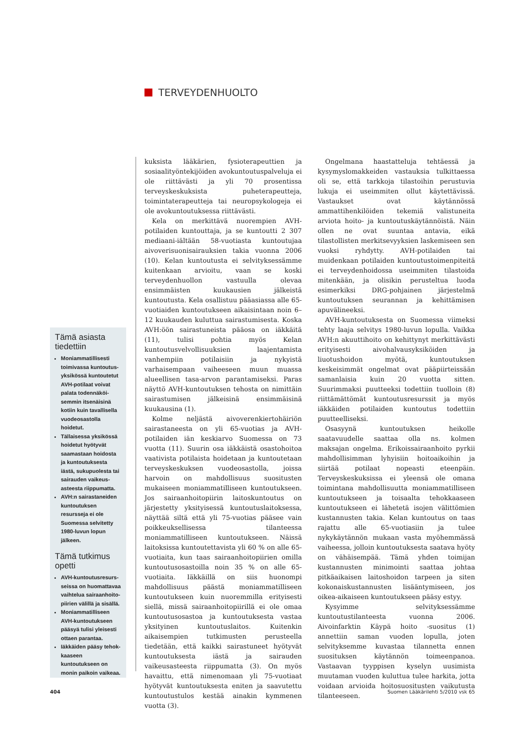TERVEYDENHUOLTO
Tämä asiasta tiedettiin
Moniammatillisesti toimivassa kuntoutus­yksikössä kuntoutetut AVH-potilaat voivat palata todennäköi­semmin itsenäisinä kotiin kuin tavallisella vuodeosastolla hoidetut.
Tällaisessa yksikössä hoidetut hyötyvät saamastaan hoidosta ja kuntoutuksesta iästä, sukupuolesta tai sairauden vaikeus­asteesta riippumatta.
AVH:n sairastaneiden kuntoutuksen resursseja ei ole Suomessa selvitetty 1980-luvun lopun jälkeen.
Tämä tutkimus opetti
AVH-kuntoutusresurs­seissa on huomattavaa vaihtelua sairaanhoito­piirien välillä ja sisällä.
Moniammatilliseen AVH-kuntoutukseen pääsyä tulisi yleisesti ottaen parantaa.
Iäkkäiden pääsy tehok­kaaseen kuntoutukseen on monin paikoin vaikeaa.
kuksista lääkärien, fysioterapeuttien ja sosiaalityöntekijöiden avokuntoutuspalveluja ei ole riittävästi ja yli 70 prosentissa terveyskeskuksista puheterapeutteja, toimintaterapeutteja tai neuropsykologeja ei ole avokuntoutuksessa riittävästi.
Kela on merkittävä nuorempien AVH-potilaiden kuntouttaja, ja se kuntoutti 2 307 mediaani-iältään 58-vuotiasta kuntoutujaa aivoverisuonisairauksien takia vuonna 2006 (10). Kelan kuntoutusta ei selvityksessämme kuitenkaan arvioitu, vaan se koski terveydenhuollon vastuulla olevaa ensimmäisten kuukausien jälkeistä kuntoutusta. Kela osallistuu pääasiassa alle 65-vuotiaiden kuntoutukseen aikaisintaan noin 6–12 kuukauden kuluttua sairastumisesta. Koska AVH:öön sairastuneista pääosa on iäkkäitä (11), tulisi pohtia myös Kelan kuntoutusvelvollisuuksien laajentamista vanhempiin potilaisiin ja nykyistä varhaisempaan vaiheeseen muun muassa alueellisen tasa-arvon parantamiseksi. Paras näyttö AVH-kuntoutuksen tehosta on nimittäin sairastumisen jälkeisinä ensimmäisinä kuukausina (1).
Kolme neljästä aivoverenkiertohäiriön sairastaneesta on yli 65-vuotias ja AVH-potilaiden iän keskiarvo Suomessa on 73 vuotta (11). Suurin osa iäkkäistä osastohoitoa vaativista potilaista hoidetaan ja kuntoutetaan terveyskeskuksen vuodeosastolla, joissa harvoin on mahdollisuus suositusten mukaiseen moniammatilliseen kuntoutukseen. Jos sairaanhoitopiirin laitoskuntoutus on järjestetty yksityisessä kuntoutuslaitoksessa, näyttää siltä että yli 75-vuotias pääsee vain poikkeuksellisessa tilanteessa moniammatilliseen kuntoutukseen. Näissä laitoksissa kuntoutettavista yli 60 % on alle 65-vuotiaita, kun taas sairaanhoitopiirien omilla kuntoutusosastoilla noin 35 % on alle 65-vuotiaita. Iäkkäillä on siis huonompi mahdollisuus päästä moniammatilliseen kuntoutukseen kuin nuoremmilla erityisesti siellä, missä sairaanhoitopiirillä ei ole omaa kuntoutusosastoa ja kuntoutuksesta vastaa yksityinen kuntoutuslaitos. Kuitenkin aikaisempien tutkimusten perusteella tiedetään, että kaikki sairastuneet hyötyvät kuntoutuksesta iästä ja sairauden vaikeusasteesta riippumatta (3). On myös havaittu, että nimenomaan yli 75-vuotiaat hyötyvät kuntoutuksesta eniten ja saavutettu kuntoutustulos kestää ainakin kymmenen vuotta (3).
Ongelmana haastatteluja tehtäessä ja kysymyslomakkeiden vastauksia tulkittaessa oli se, että tarkkoja tilastoihin perustuvia lukuja ei useimmiten ollut käytettävissä. Vastaukset ovat käytännössä ammattihenkilöiden tekemiä valistuneita arviota hoito- ja kuntoutuskäytännöistä. Näin ollen ne ovat suuntaa antavia, eikä tilastollisten merkitsevyyksien laskemiseen sen vuoksi ryhdytty. AVH-potilaiden tai muidenkaan potilaiden kuntoutustoimenpiteitä ei terveydenhoidossa useimmiten tilastoida mitenkään, ja olisikin perusteltua luoda esimerkiksi DRG-pohjainen järjestelmä kuntoutuksen seurannan ja kehittämisen apuvälineeksi.
AVH-kuntoutuksesta on Suomessa viimeksi tehty laaja selvitys 1980-luvun lopulla. Vaikka AVH:n akuuttihoito on kehittynyt merkittävästi erityisesti aivohalvausyksiköiden ja liuotushoidon myötä, kuntoutuksen keskeisimmät ongelmat ovat pääpiirteissään samanlaisia kuin 20 vuotta sitten. Suurimmaksi puutteeksi todettiin tuolloin (8) riittämättömät kuntoutusresurssit ja myös iäkkäiden potilaiden kuntoutus todettiin puutteelliseksi.
Osasyynä kuntoutuksen heikolle saatavuudelle saattaa olla ns. kolmen maksajan ongelma. Erikoissairaanhoito pyrkii mahdollisimman lyhyisiin hoitoaikoihin ja siirtää potilaat nopeasti eteenpäin. Terveyskeskuksissa ei yleensä ole omana toimintana mahdollisuutta moniammatilliseen kuntoutukseen ja toisaalta tehokkaaseen kuntoutukseen ei lähetetä isojen välittömien kustannusten takia. Kelan kuntoutus on taas rajattu alle 65-vuotiasiin ja tulee nykykäytännön mukaan vasta myöhemmässä vaiheessa, jolloin kuntoutuksesta saatava hyöty on vähäisempää. Tämä yhden toimijan kustannusten minimointi saattaa johtaa pitkäaikaisen laitoshoidon tarpeen ja siten kokonaiskustannusten lisääntymiseen, jos oikea-aikaiseen kuntoutukseen pääsy estyy.
Kysyimme selvityksessämme kuntoutustilanteesta vuonna 2006. Aivoinfarktin Käypä hoito -suositus (1) annettiin saman vuoden lopulla, joten selvityksemme kuvastaa tilannetta ennen suosituksen käytännön toimeenpanoa. Vastaavan tyyppisen kyselyn uusimista muutaman vuoden kuluttua tulee harkita, jotta voidaan arvioida hoitosuositusten vaikutusta tilanteeseen.
404 Suomen Lääkärilehti 5/2010 vsk 65